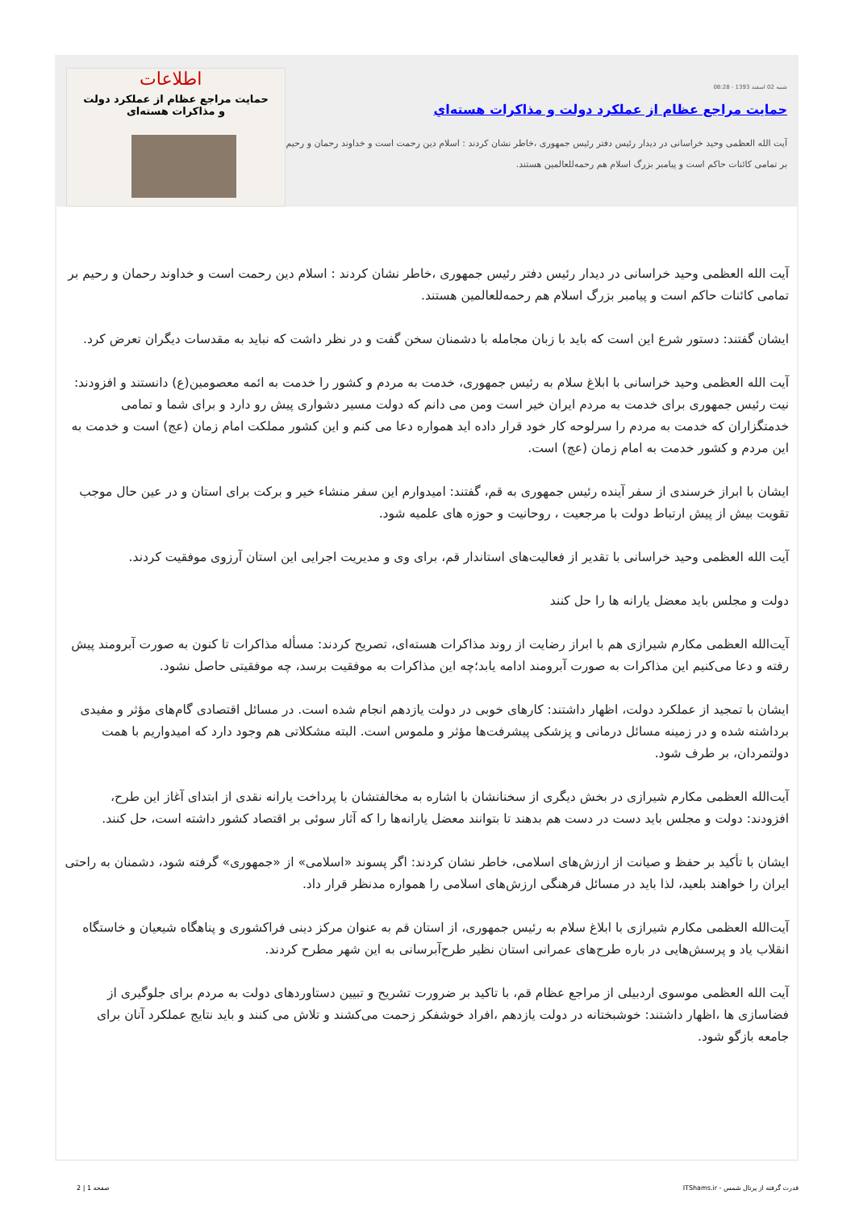شنبه 02 اسفند 1393 - 08:28
حمایت مراجع عظام از عملکرد دولت و مذاکرات هسته‌اي
آیت الله العظمی وحید خراسانی در دیدار رئیس دفتر رئیس جمهوری ،خاطر نشان کردند : اسلام دین رحمت است و خداوند رحمان و رحیم بر تمامی کائنات حاکم است و پیامبر بزرگ اسلام هم رحمه‌للعالمین هستند.
اطلاعات
حمایت مراجع عظام از عملکرد دولت
و مذاکرات هسته‌ای
آیت الله العظمی وحید خراسانی در دیدار رئیس دفتر رئیس جمهوری ،خاطر نشان کردند : اسلام دین رحمت است و خداوند رحمان و رحیم بر تمامی کائنات حاکم است و پیامبر بزرگ اسلام هم رحمه‌للعالمین هستند.
ایشان گفتند: دستور شرع این است که باید با زبان مجامله با دشمنان سخن گفت و در نظر داشت که نباید به مقدسات دیگران تعرض کرد.
آیت الله العظمی وحید خراسانی با ابلاغ سلام به رئیس جمهوری، خدمت به مردم و کشور را خدمت به ائمه معصومین(ع) دانستند و افزودند: نیت رئیس جمهوری برای خدمت به مردم ایران خیر است ومن می دانم که دولت مسیر دشواری پیش رو دارد و برای شما و تمامی خدمتگزاران که خدمت به مردم را سرلوحه کار خود قرار داده اید همواره دعا می کنم و این کشور مملکت امام زمان (عج) است و خدمت به این مردم و کشور خدمت به امام زمان (عج) است.
ایشان با ابراز خرسندی از سفر آینده رئیس جمهوری به قم، گفتند: امیدوارم این سفر منشاء خیر و برکت برای استان و در عین حال موجب تقویت بیش از پیش ارتباط دولت با مرجعیت ، روحانیت و حوزه های علمیه شود.
آیت الله العظمی وحید خراسانی با تقدیر از فعالیت‌های استاندار قم، برای وی و مدیریت اجرایی این استان آرزوی موفقیت کردند.
دولت و مجلس باید معضل یارانه ها را حل کنند
آیت‌الله العظمی مکارم شیرازی هم با ابراز رضایت از روند مذاکرات هسته‌ای، تصریح کردند: مسأله مذاکرات تا کنون به صورت آبرومند پیش رفته و دعا می‌کنیم این مذاکرات به صورت آبرومند ادامه یابد؛چه این مذاکرات به موفقیت برسد، چه موفقیتی حاصل نشود.
ایشان با تمجید از عملکرد دولت، اظهار داشتند: کارهای خوبی در دولت یازدهم انجام شده است. در مسائل اقتصادی گام‌های مؤثر و مفیدی برداشته شده و در زمینه مسائل درمانی و پزشکی پیشرفت‌ها مؤثر و ملموس است. البته مشکلاتی هم وجود دارد که امیدواریم با همت دولتمردان، بر طرف شود.
آیت‌الله العظمی مکارم شیرازی در بخش دیگری از سخنانشان با اشاره به مخالفتشان با پرداخت یارانه نقدی از ابتدای آغاز این طرح، افزودند: دولت و مجلس باید دست در دست هم بدهند تا بتوانند معضل یارانه‌ها را که آثار سوئی بر اقتصاد کشور داشته است، حل کنند.
ایشان با تأکید بر حفظ و صیانت از ارزش‌های اسلامی، خاطر نشان کردند: اگر پسوند «اسلامی» از «جمهوری» گرفته شود، دشمنان به راحتی ایران را خواهند بلعید، لذا باید در مسائل فرهنگی ارزش‌های اسلامی را همواره مدنظر قرار داد.
آیت‌الله العظمی مکارم شیرازی با ابلاغ سلام به رئیس جمهوری، از استان قم به عنوان مرکز دینی فراکشوری و پناهگاه شیعیان و خاستگاه انقلاب یاد و پرسش‌هایی در باره طرح‌های عمرانی استان نظیر طرح‌آبرسانی به این شهر مطرح کردند.
آیت الله العظمی موسوی اردبیلی از مراجع عظام قم، با تاکید بر ضرورت تشریح و تبیین دستاوردهای دولت به مردم برای جلوگیری از فضاسازی ها ،اظهار داشتند: خوشبختانه در دولت یازدهم ،افراد خوشفکر زحمت می‌کشند و تلاش می کنند و باید نتایج عملکرد آنان برای جامعه بازگو شود.
قدرت گرفته از پرتال شمس - ITShams.ir صفحه 1 | 2